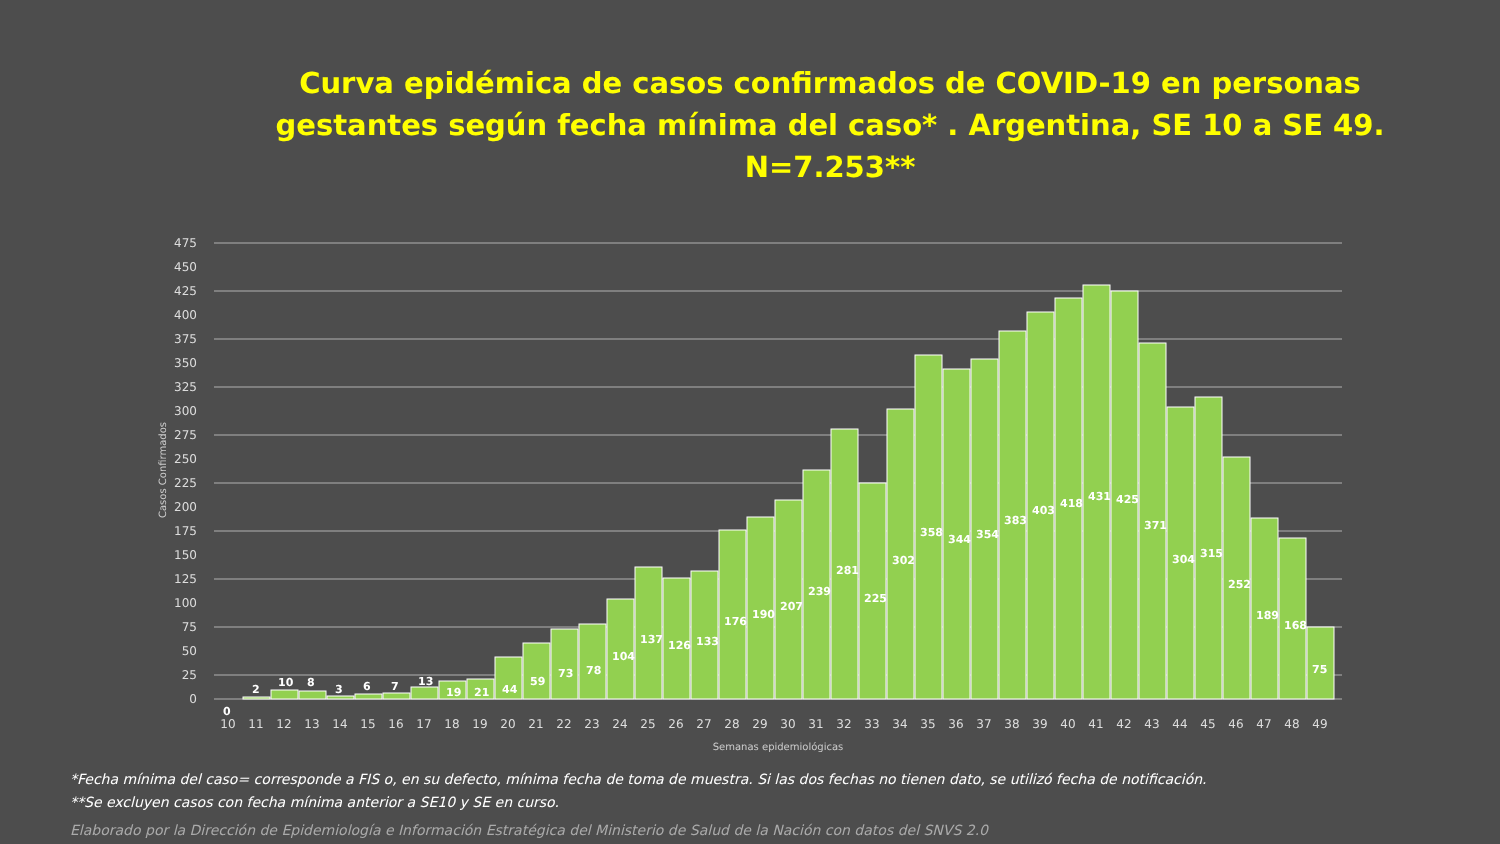Curva epidémica de casos confirmados de COVID-19 en personas gestantes según fecha mínima del caso* . Argentina, SE 10 a SE 49. N=7.253**
475
450
425
400
375
350
325
300
275
250
225
200
175
150
125
100
75
50
25
0
Casos Confirmados
0
2
10
8
3
6
7
13
19
21
44
59
73
78
104
137
126
133
176
190
207
239
281
225
302
358
344
354
383
403
418
431
425
371
304
315
252
189
168
75
10
11
12
13
14
15
16
17
18
19
20
21
22
23
24
25
26
27
28
29
30
31
32
33
34
35
36
37
38
39
40
41
42
43
44
45
46
47
48
49
Semanas epidemiológicas
*Fecha mínima del caso= corresponde a FIS o, en su defecto, mínima fecha de toma de muestra. Si las dos fechas no tienen dato, se utilizó fecha de notificación.
**Se excluyen casos con fecha mínima anterior a SE10 y SE en curso.
Elaborado por la Dirección de Epidemiología e Información Estratégica del Ministerio de Salud de la Nación con datos del SNVS 2.0